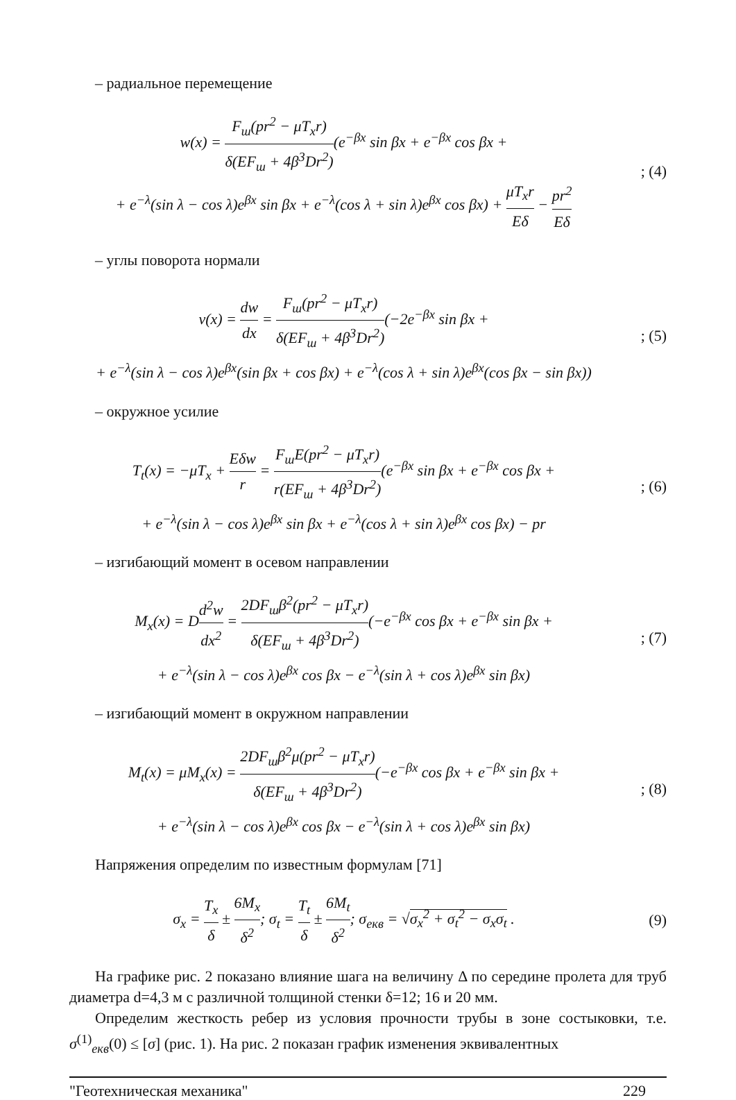– радиальное перемещение
w(x) = F<sub>ш</sub>(pr<sup>2</sup> − μT<sub>x</sub>r) δ(EF<sub>ш</sub> + 4β<sup>3</sup>Dr<sup>2</sup>)(e<sup>−βx</sup> sin βx + e<sup>−βx</sup> cos βx +
+ e<sup>−λ</sup>(sin λ − cos λ)e<sup>βx</sup> sin βx + e<sup>−λ</sup>(cos λ + sin λ)e<sup>βx</sup> cos βx) + μT<sub>x</sub>r Eδ − pr<sup>2</sup> Eδ
; (4)
– углы поворота нормали
v(x) = dw dx = F<sub>ш</sub>(pr<sup>2</sup> − μT<sub>x</sub>r) δ(EF<sub>ш</sub> + 4β<sup>3</sup>Dr<sup>2</sup>)(−2e<sup>−βx</sup> sin βx +
+ e<sup>−λ</sup>(sin λ − cos λ)e<sup>βx</sup>(sin βx + cos βx) + e<sup>−λ</sup>(cos λ + sin λ)e<sup>βx</sup>(cos βx − sin βx))
; (5)
– окружное усилие
T<sub>t</sub>(x) = −μT<sub>x</sub> + Eδw r = F<sub>ш</sub>E(pr<sup>2</sup> − μT<sub>x</sub>r) r(EF<sub>ш</sub> + 4β<sup>3</sup>Dr<sup>2</sup>)(e<sup>−βx</sup> sin βx + e<sup>−βx</sup> cos βx +
+ e<sup>−λ</sup>(sin λ − cos λ)e<sup>βx</sup> sin βx + e<sup>−λ</sup>(cos λ + sin λ)e<sup>βx</sup> cos βx) − pr
; (6)
– изгибающий момент в осевом направлении
M<sub>x</sub>(x) = Dd<sup>2</sup>w dx<sup>2</sup> = 2DF<sub>ш</sub>β<sup>2</sup>(pr<sup>2</sup> − μT<sub>x</sub>r) δ(EF<sub>ш</sub> + 4β<sup>3</sup>Dr<sup>2</sup>)(−e<sup>−βx</sup> cos βx + e<sup>−βx</sup> sin βx +
+ e<sup>−λ</sup>(sin λ − cos λ)e<sup>βx</sup> cos βx − e<sup>−λ</sup>(sin λ + cos λ)e<sup>βx</sup> sin βx)
; (7)
– изгибающий момент в окружном направлении
M<sub>t</sub>(x) = μM<sub>x</sub>(x) = 2DF<sub>ш</sub>β<sup>2</sup>μ(pr<sup>2</sup> − μT<sub>x</sub>r) δ(EF<sub>ш</sub> + 4β<sup>3</sup>Dr<sup>2</sup>)(−e<sup>−βx</sup> cos βx + e<sup>−βx</sup> sin βx +
+ e<sup>−λ</sup>(sin λ − cos λ)e<sup>βx</sup> cos βx − e<sup>−λ</sup>(sin λ + cos λ)e<sup>βx</sup> sin βx)
; (8)
Напряжения определим по известным формулам [71]
σ<sub>x</sub> = T<sub>x</sub> δ ± 6M<sub>x</sub> δ<sup>2</sup>; σ<sub>t</sub> = T<sub>t</sub> δ ± 6M<sub>t</sub> δ<sup>2</sup>; σ<sub>екв</sub> = √σ<sub>x</sub><sup>2</sup> + σ<sub>t</sub><sup>2</sup> − σ<sub>x</sub>σ<sub>t</sub> .
(9)
На графике рис. 2 показано влияние шага на величину Δ по середине пролета для труб диаметра d=4,3 м с различной толщиной стенки δ=12; 16 и 20 мм.
Определим жесткость ребер из условия прочности трубы в зоне состыковки, т.е. σ<sup>(1)</sup><sub>екв</sub>(0) ≤ [σ] (рис. 1). На рис. 2 показан график изменения эквивалентных
"Геотехническая механика" 229